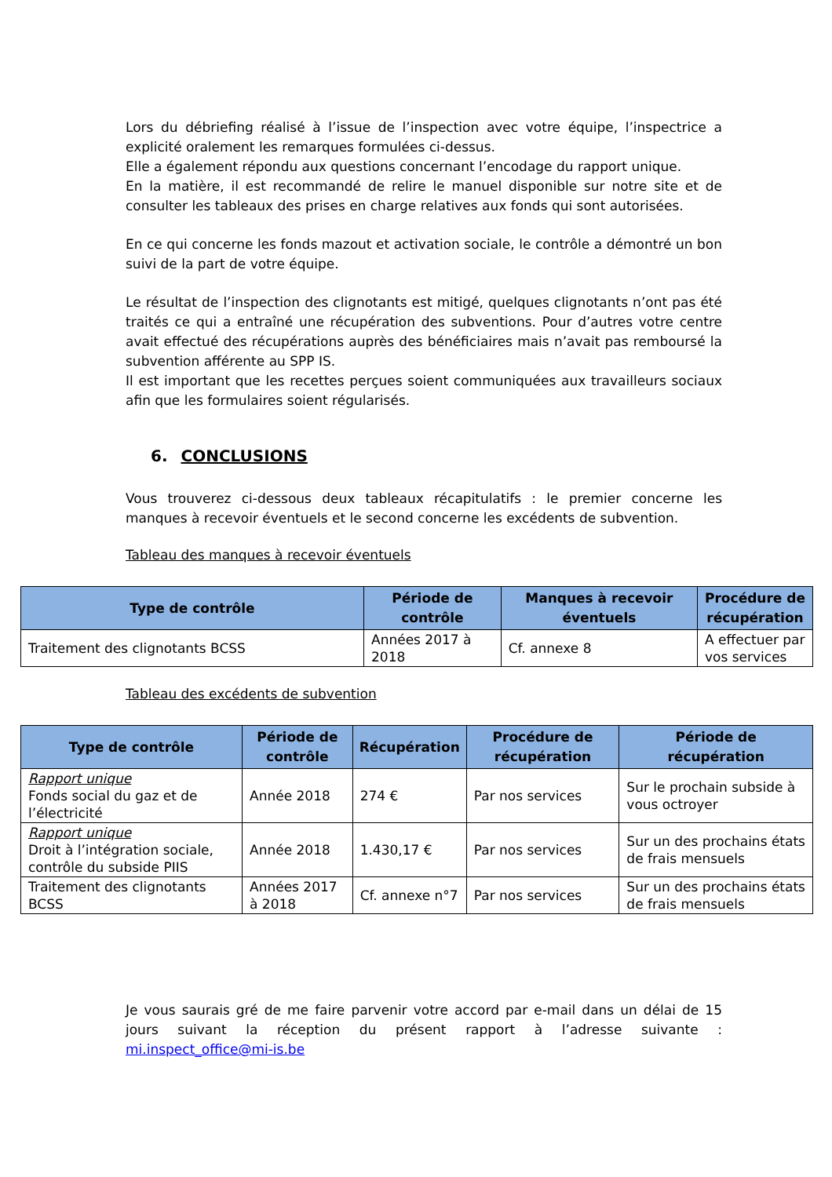Lors du débriefing réalisé à l’issue de l’inspection avec votre équipe, l’inspectrice a explicité oralement les remarques formulées ci-dessus.
Elle a également répondu aux questions concernant l’encodage du rapport unique.
En la matière, il est recommandé de relire le manuel disponible sur notre site et de consulter les tableaux des prises en charge relatives aux fonds qui sont autorisées.
En ce qui concerne les fonds mazout et activation sociale, le contrôle a démontré un bon suivi de la part de votre équipe.
Le résultat de l’inspection des clignotants est mitigé, quelques clignotants n’ont pas été traités ce qui a entraîné une récupération des subventions. Pour d’autres votre centre avait effectué des récupérations auprès des bénéficiaires mais n’avait pas remboursé la subvention afférente au SPP IS.
Il est important que les recettes perçues soient communiquées aux travailleurs sociaux afin que les formulaires soient régularisés.
6. CONCLUSIONS
Vous trouverez ci-dessous deux tableaux récapitulatifs : le premier concerne les manques à recevoir éventuels et le second concerne les excédents de subvention.
Tableau des manques à recevoir éventuels
| Type de contrôle | Période de contrôle | Manques à recevoir éventuels | Procédure de récupération |
| --- | --- | --- | --- |
| Traitement des clignotants BCSS | Années 2017 à 2018 | Cf. annexe 8 | A effectuer par vos services |
Tableau des excédents de subvention
| Type de contrôle | Période de contrôle | Récupération | Procédure de récupération | Période de récupération |
| --- | --- | --- | --- | --- |
| Rapport unique Fonds social du gaz et de l’électricité | Année 2018 | 274 € | Par nos services | Sur le prochain subside à vous octroyer |
| Rapport unique Droit à l’intégration sociale, contrôle du subside PIIS | Année 2018 | 1.430,17 € | Par nos services | Sur un des prochains états de frais mensuels |
| Traitement des clignotants BCSS | Années 2017 à 2018 | Cf. annexe n°7 | Par nos services | Sur un des prochains états de frais mensuels |
Je vous saurais gré de me faire parvenir votre accord par e-mail dans un délai de 15 jours suivant la réception du présent rapport à l’adresse suivante : mi.inspect_office@mi-is.be